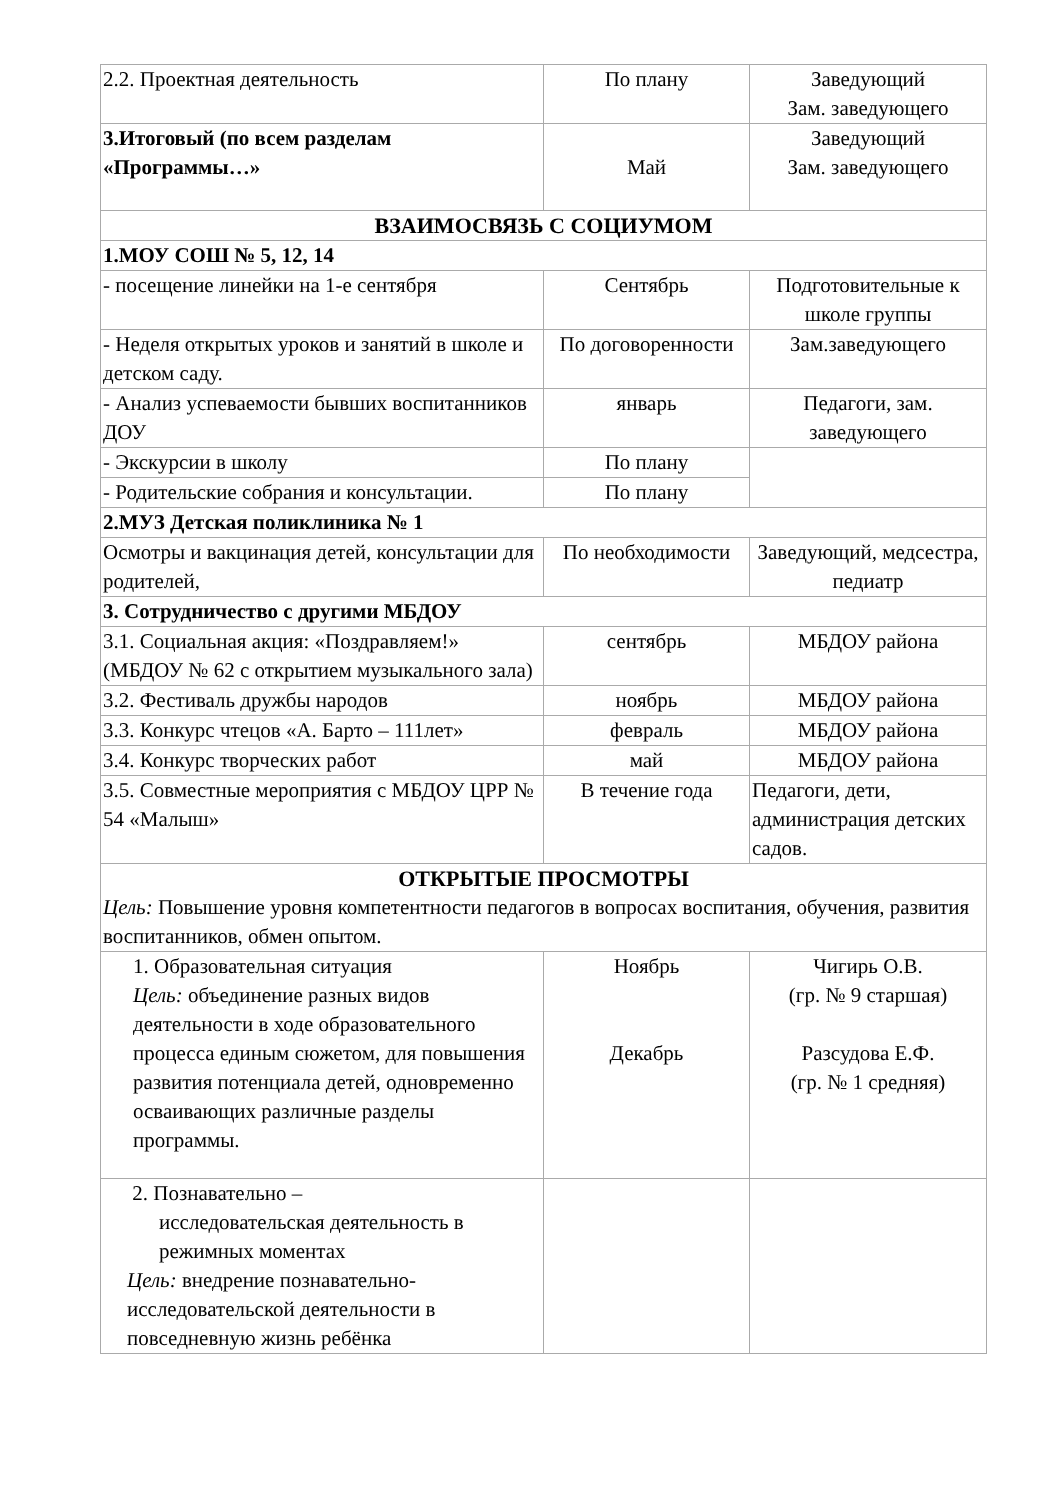| 2.2. Проектная деятельность | По плану | Заведующий Зам. заведующего |
| 3.Итоговый (по всем разделам «Программы…» | Май | Заведующий Зам. заведующего |
| ВЗАИМОСВЯЗЬ С СОЦИУМОМ | | |
| 1.МОУ СОШ № 5, 12, 14 | | |
| - посещение линейки на 1-е сентября | Сентябрь | Подготовительные к школе группы |
| - Неделя открытых уроков и занятий в школе и детском саду. | По договоренности | Зам.заведующего |
| - Анализ успеваемости бывших воспитанников ДОУ | январь | Педагоги, зам. заведующего |
| - Экскурсии в школу | По плану | |
| - Родительские собрания и консультации. | По плану | |
| 2.МУЗ Детская поликлиника № 1 | | |
| Осмотры и вакцинация детей, консультации для родителей, | По необходимости | Заведующий, медсестра, педиатр |
| 3. Сотрудничество с другими МБДОУ | | |
| 3.1. Социальная акция: «Поздравляем!» (МБДОУ № 62 с открытием музыкального зала) | сентябрь | МБДОУ района |
| 3.2. Фестиваль дружбы народов | ноябрь | МБДОУ района |
| 3.3. Конкурс чтецов «А. Барто – 111лет» | февраль | МБДОУ района |
| 3.4. Конкурс творческих работ | май | МБДОУ района |
| 3.5. Совместные мероприятия с МБДОУ ЦРР № 54 «Малыш» | В течение года | Педагоги, дети, администрация детских садов. |
| ОТКРЫТЫЕ ПРОСМОТРЫ Цель: Повышение уровня компетентности педагогов в вопросах воспитания, обучения, развития воспитанников, обмен опытом. | | |
| 1. Образовательная ситуация Цель: объединение разных видов деятельности в ходе образовательного процесса единым сюжетом, для повышения развития потенциала детей, одновременно осваивающих различные разделы программы. | Ноябрь Декабрь | Чигирь О.В. (гр. № 9 старшая) Разсудова Е.Ф. (гр. № 1 средняя) |
| 2. Познавательно – исследовательская деятельность в режимных моментах Цель: внедрение познавательно-исследовательской деятельности в повседневную жизнь ребёнка | | |